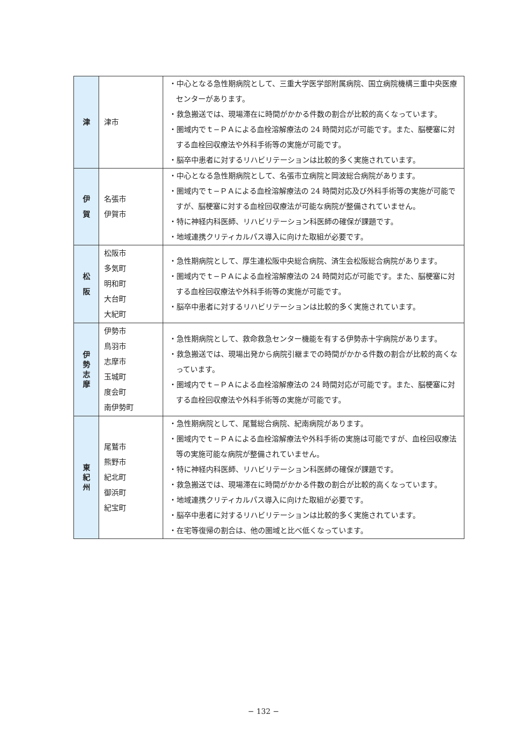| 津 | 津市 | ・中心となる急性期病院として、三重大学医学部附属病院、国立病院機構三重中央医療センターがあります。 ・救急搬送では、現場滞在に時間がかかる件数の割合が比較的高くなっています。 ・圏域内でｔ−ＰＡによる血栓溶解療法の 24 時間対応が可能です。また、脳梗塞に対する血栓回収療法や外科手術等の実施が可能です。 ・脳卒中患者に対するリハビリテーションは比較的多く実施されています。 |
| 伊 賀 | 名張市 伊賀市 | ・中心となる急性期病院として、名張市立病院と岡波総合病院があります。 ・圏域内でｔ−ＰＡによる血栓溶解療法の 24 時間対応及び外科手術等の実施が可能ですが、脳梗塞に対する血栓回収療法が可能な病院が整備されていません。 ・特に神経内科医師、リハビリテーション科医師の確保が課題です。 ・地域連携クリティカルパス導入に向けた取組が必要です。 |
| 松 阪 | 松阪市 多気町 明和町 大台町 大紀町 | ・急性期病院として、厚生連松阪中央総合病院、済生会松阪総合病院があります。 ・圏域内でｔ−ＰＡによる血栓溶解療法の 24 時間対応が可能です。また、脳梗塞に対する血栓回収療法や外科手術等の実施が可能です。 ・脳卒中患者に対するリハビリテーションは比較的多く実施されています。 |
| 伊 勢 志 摩 | 伊勢市 鳥羽市 志摩市 玉城町 度会町 南伊勢町 | ・急性期病院として、救命救急センター機能を有する伊勢赤十字病院があります。 ・救急搬送では、現場出発から病院引継までの時間がかかる件数の割合が比較的高くなっています。 ・圏域内でｔ−ＰＡによる血栓溶解療法の 24 時間対応が可能です。また、脳梗塞に対する血栓回収療法や外科手術等の実施が可能です。 |
| 東 紀 州 | 尾鷲市 熊野市 紀北町 御浜町 紀宝町 | ・急性期病院として、尾鷲総合病院、紀南病院があります。 ・圏域内でｔ−ＰＡによる血栓溶解療法や外科手術の実施は可能ですが、血栓回収療法等の実施可能な病院が整備されていません。 ・特に神経内科医師、リハビリテーション科医師の確保が課題です。 ・救急搬送では、現場滞在に時間がかかる件数の割合が比較的高くなっています。 ・地域連携クリティカルパス導入に向けた取組が必要です。 ・脳卒中患者に対するリハビリテーションは比較的多く実施されています。 ・在宅等復帰の割合は、他の圏域と比べ低くなっています。 |
− 132 −